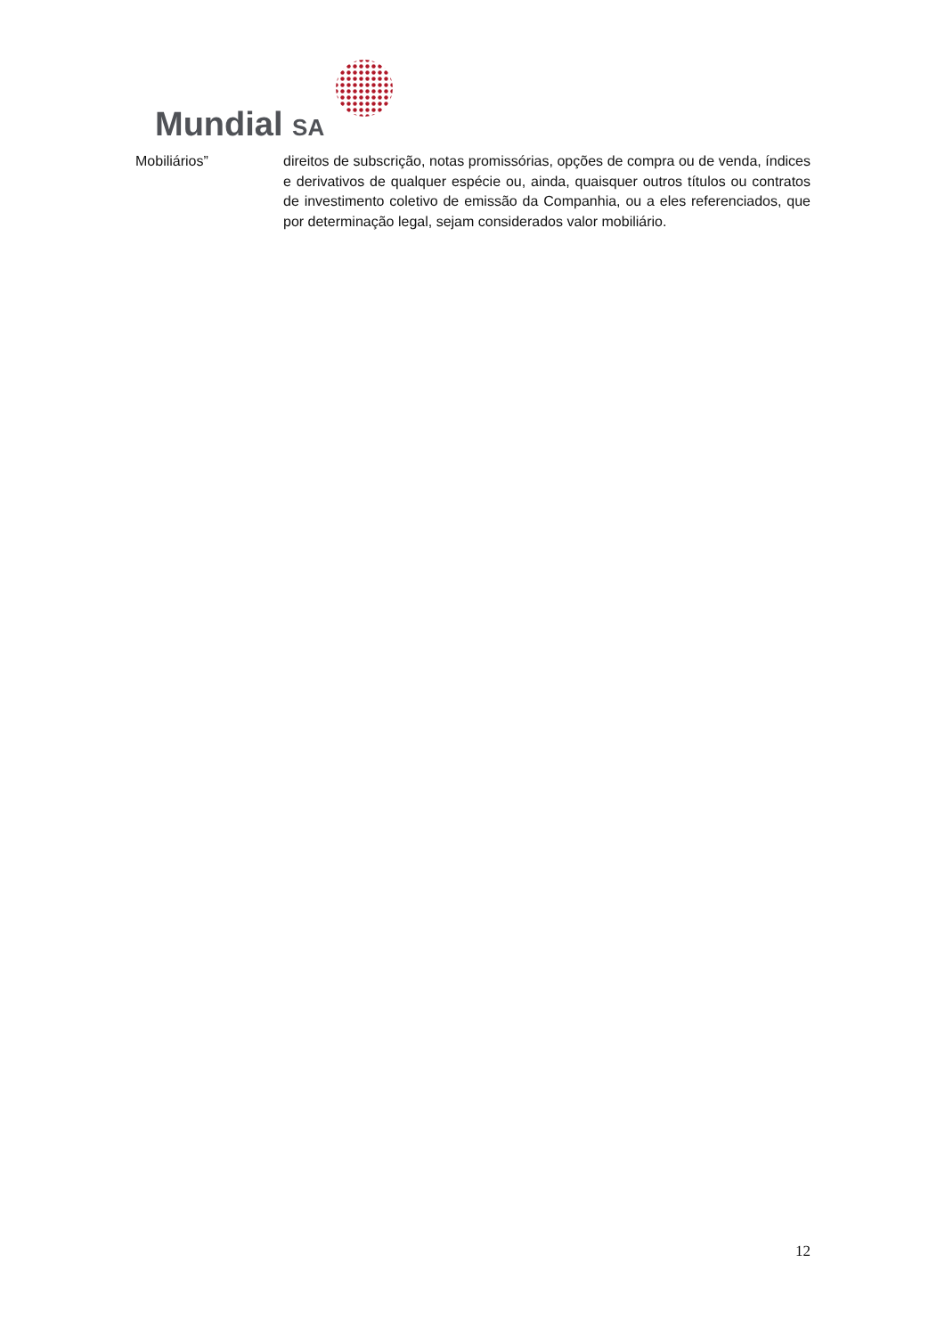Mundial SA
Mobiliários” direitos de subscrição, notas promissórias, opções de compra ou de venda, índices e derivativos de qualquer espécie ou, ainda, quaisquer outros títulos ou contratos de investimento coletivo de emissão da Companhia, ou a eles referenciados, que por determinação legal, sejam considerados valor mobiliário.
12